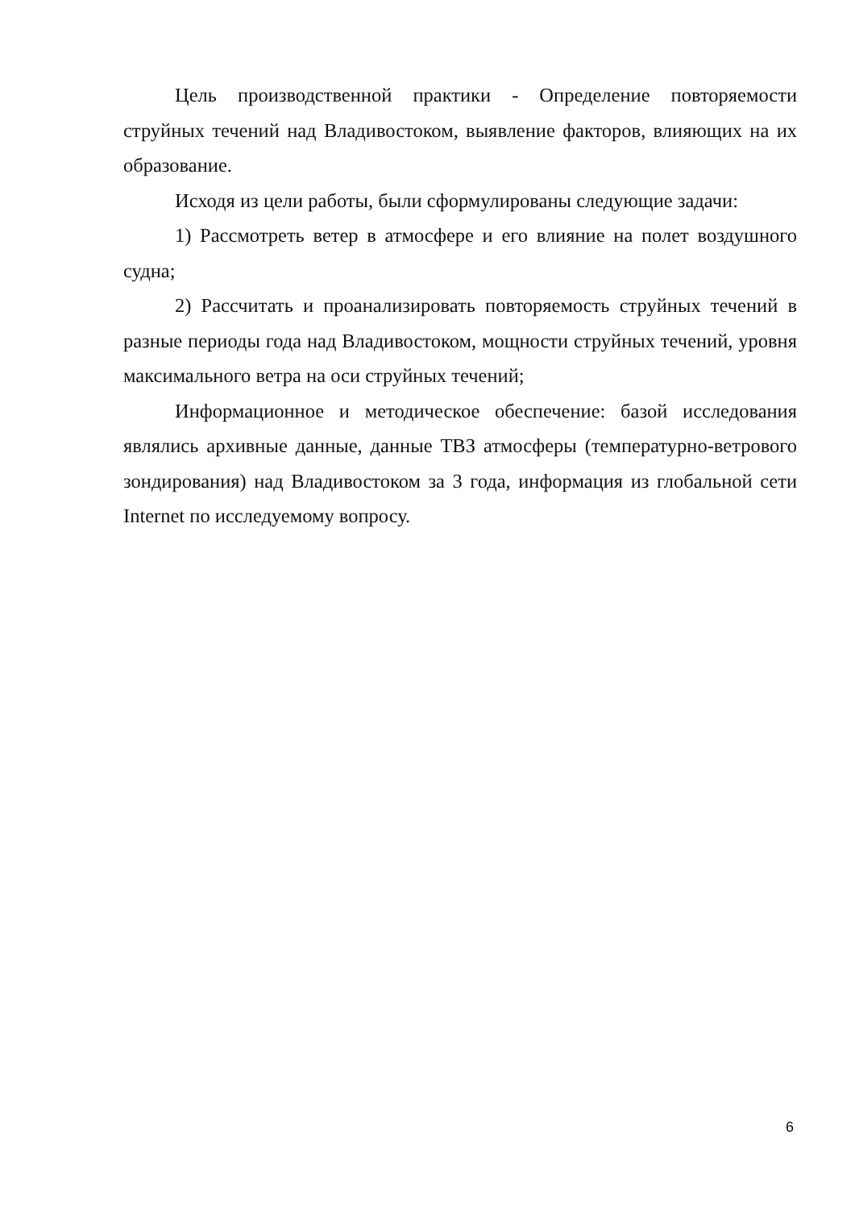Цель производственной практики - Определение повторяемости струйных течений над Владивостоком, выявление факторов, влияющих на их образование.
Исходя из цели работы, были сформулированы следующие задачи:
1) Рассмотреть ветер в атмосфере и его влияние на полет воздушного судна;
2) Рассчитать и проанализировать повторяемость струйных течений в разные периоды года над Владивостоком, мощности струйных течений, уровня максимального ветра на оси струйных течений;
Информационное и методическое обеспечение: базой исследования являлись архивные данные, данные ТВЗ атмосферы (температурно-ветрового зондирования) над Владивостоком за 3 года, информация из глобальной сети Internet по исследуемому вопросу.
6